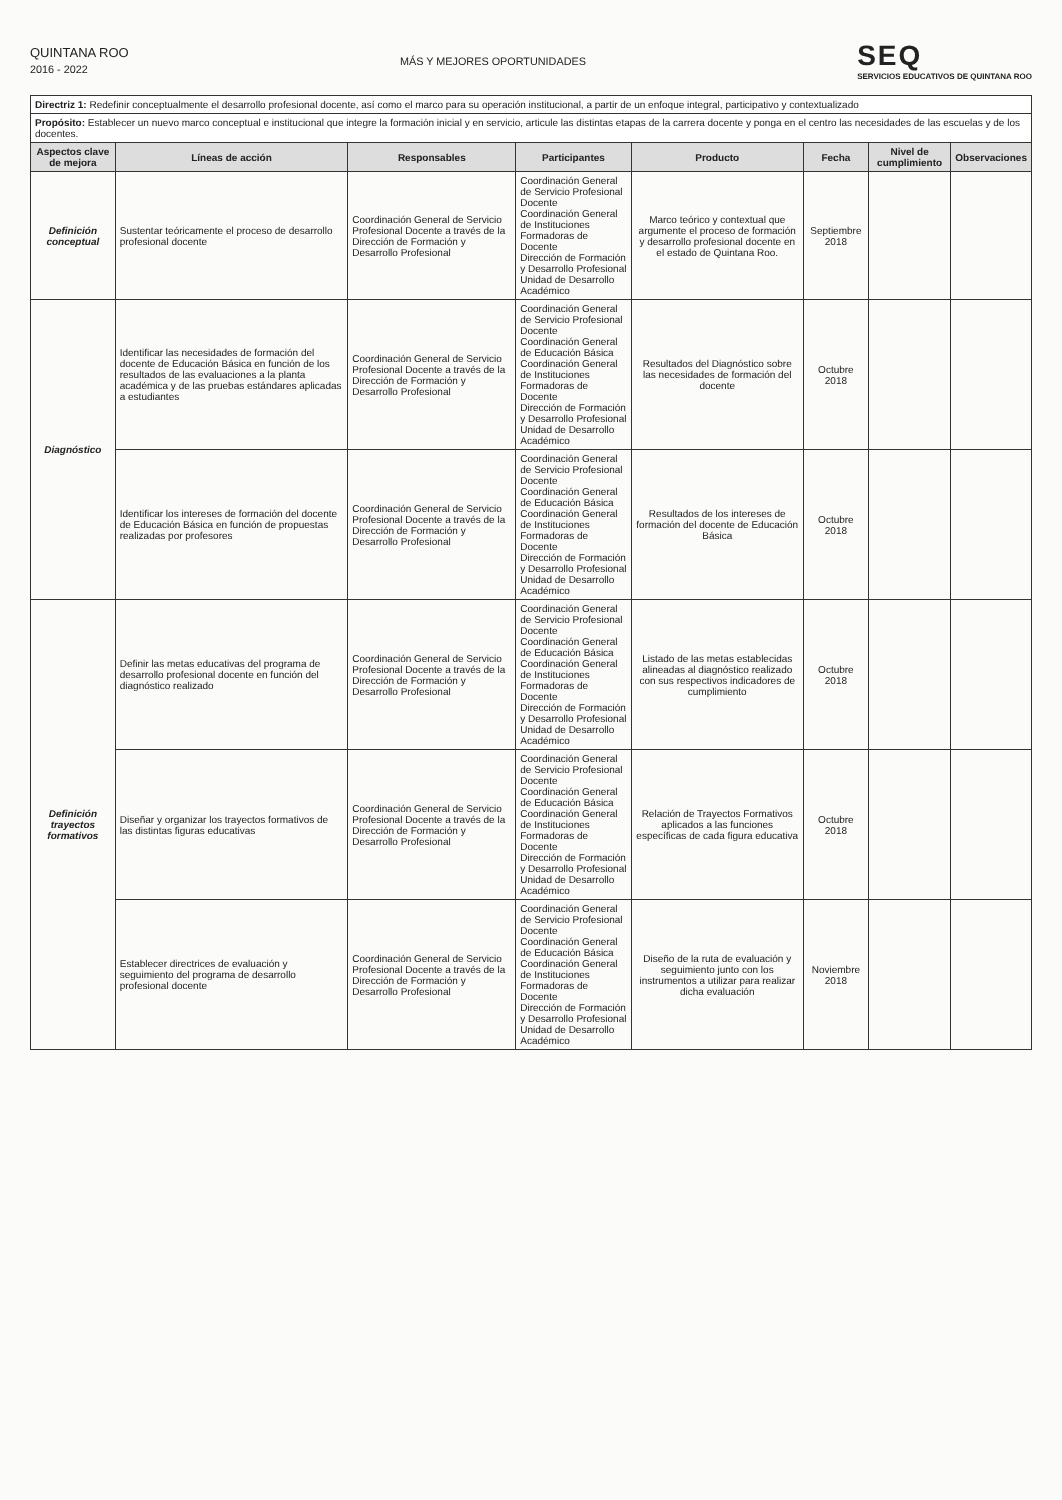QUINTANA ROO
2016 - 2022
MÁS Y MEJORES OPORTUNIDADES
SEQ
SERVICIOS EDUCATIVOS DE QUINTANA ROO
| Directriz 1: Redefinir conceptualmente el desarrollo profesional docente, así como el marco para su operación institucional, a partir de un enfoque integral, participativo y contextualizado | | | | | | | |
| Propósito: Establecer un nuevo marco conceptual e institucional que integre la formación inicial y en servicio, articule las distintas etapas de la carrera docente y ponga en el centro las necesidades de las escuelas y de los docentes. | | | | | | | |
| Aspectos clave de mejora | Líneas de acción | Responsables | Participantes | Producto | Fecha | Nivel de cumplimiento | Observaciones |
| Definición conceptual | Sustentar teóricamente el proceso de desarrollo profesional docente | Coordinación General de Servicio Profesional Docente a través de la Dirección de Formación y Desarrollo Profesional | Coordinación General de Servicio Profesional Docente Coordinación General de Instituciones Formadoras de Docente Dirección de Formación y Desarrollo Profesional Unidad de Desarrollo Académico | Marco teórico y contextual que argumente el proceso de formación y desarrollo profesional docente en el estado de Quintana Roo. | Septiembre 2018 | | |
| Diagnóstico | Identificar las necesidades de formación del docente de Educación Básica en función de los resultados de las evaluaciones a la planta académica y de las pruebas estándares aplicadas a estudiantes | Coordinación General de Servicio Profesional Docente a través de la Dirección de Formación y Desarrollo Profesional | Coordinación General de Servicio Profesional Docente Coordinación General de Educación Básica Coordinación General de Instituciones Formadoras de Docente Dirección de Formación y Desarrollo Profesional Unidad de Desarrollo Académico | Resultados del Diagnóstico sobre las necesidades de formación del docente | Octubre 2018 | | |
| | Identificar los intereses de formación del docente de Educación Básica en función de propuestas realizadas por profesores | Coordinación General de Servicio Profesional Docente a través de la Dirección de Formación y Desarrollo Profesional | Coordinación General de Servicio Profesional Docente Coordinación General de Educación Básica Coordinación General de Instituciones Formadoras de Docente Dirección de Formación y Desarrollo Profesional Unidad de Desarrollo Académico | Resultados de los intereses de formación del docente de Educación Básica | Octubre 2018 | | |
| Definición trayectos formativos | Definir las metas educativas del programa de desarrollo profesional docente en función del diagnóstico realizado | Coordinación General de Servicio Profesional Docente a través de la Dirección de Formación y Desarrollo Profesional | Coordinación General de Servicio Profesional Docente Coordinación General de Educación Básica Coordinación General de Instituciones Formadoras de Docente Dirección de Formación y Desarrollo Profesional Unidad de Desarrollo Académico | Listado de las metas establecidas alineadas al diagnóstico realizado con sus respectivos indicadores de cumplimiento | Octubre 2018 | | |
| | Diseñar y organizar los trayectos formativos de las distintas figuras educativas | Coordinación General de Servicio Profesional Docente a través de la Dirección de Formación y Desarrollo Profesional | Coordinación General de Servicio Profesional Docente Coordinación General de Educación Básica Coordinación General de Instituciones Formadoras de Docente Dirección de Formación y Desarrollo Profesional Unidad de Desarrollo Académico | Relación de Trayectos Formativos aplicados a las funciones específicas de cada figura educativa | Octubre 2018 | | |
| | Establecer directrices de evaluación y seguimiento del programa de desarrollo profesional docente | Coordinación General de Servicio Profesional Docente a través de la Dirección de Formación y Desarrollo Profesional | Coordinación General de Servicio Profesional Docente Coordinación General de Educación Básica Coordinación General de Instituciones Formadoras de Docente Dirección de Formación y Desarrollo Profesional Unidad de Desarrollo Académico | Diseño de la ruta de evaluación y seguimiento junto con los instrumentos a utilizar para realizar dicha evaluación | Noviembre 2018 | | |